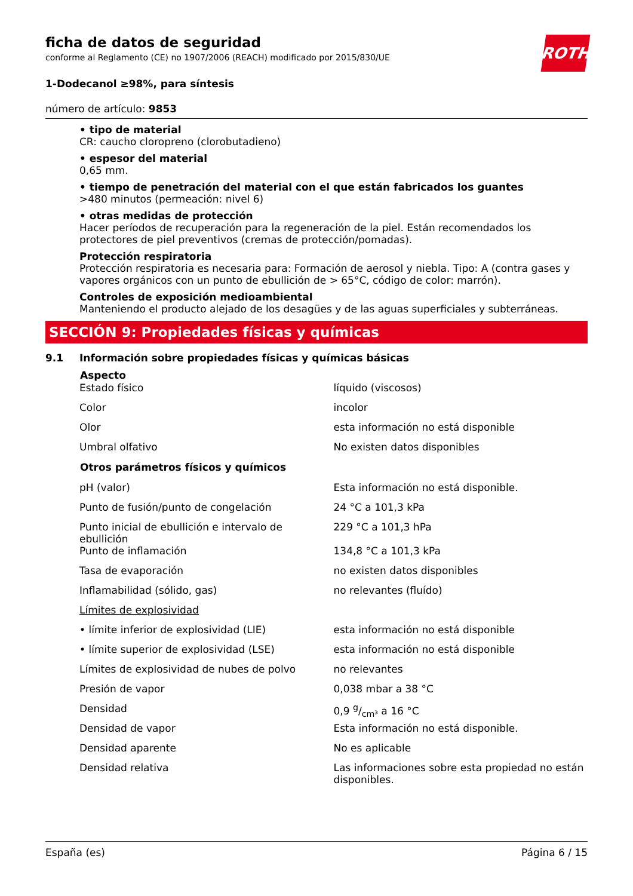ficha de datos de seguridad
conforme al Reglamento (CE) no 1907/2006 (REACH) modificado por 2015/830/UE
ROTH
1-Dodecanol ≥98%, para síntesis
número de artículo: 9853
• tipo de material
CR: caucho cloropreno (clorobutadieno)
• espesor del material
0,65 mm.
• tiempo de penetración del material con el que están fabricados los guantes
>480 minutos (permeación: nivel 6)
• otras medidas de protección
Hacer períodos de recuperación para la regeneración de la piel. Están recomendados los protectores de piel preventivos (cremas de protección/pomadas).
Protección respiratoria
Protección respiratoria es necesaria para: Formación de aerosol y niebla. Tipo: A (contra gases y vapores orgánicos con un punto de ebullición de > 65°C, código de color: marrón).
Controles de exposición medioambiental
Manteniendo el producto alejado de los desagües y de las aguas superficiales y subterráneas.
SECCIÓN 9: Propiedades físicas y químicas
9.1 Información sobre propiedades físicas y químicas básicas
| Aspecto | |
| --- | --- |
| Estado físico | líquido (viscosos) |
| Color | incolor |
| Olor | esta información no está disponible |
| Umbral olfativo | No existen datos disponibles |
| Otros parámetros físicos y químicos | |
| pH (valor) | Esta información no está disponible. |
| Punto de fusión/punto de congelación | 24 °C a 101,3 kPa |
| Punto inicial de ebullición e intervalo de ebullición | 229 °C a 101,3 hPa |
| Punto de inflamación | 134,8 °C a 101,3 kPa |
| Tasa de evaporación | no existen datos disponibles |
| Inflamabilidad (sólido, gas) | no relevantes (fluído) |
| Límites de explosividad | |
| • límite inferior de explosividad (LIE) | esta información no está disponible |
| • límite superior de explosividad (LSE) | esta información no está disponible |
| Límites de explosividad de nubes de polvo | no relevantes |
| Presión de vapor | 0,038 mbar a 38 °C |
| Densidad | 0,9 g/cm³ a 16 °C |
| Densidad de vapor | Esta información no está disponible. |
| Densidad aparente | No es aplicable |
| Densidad relativa | Las informaciones sobre esta propiedad no están disponibles. |
España (es) Página 6 / 15